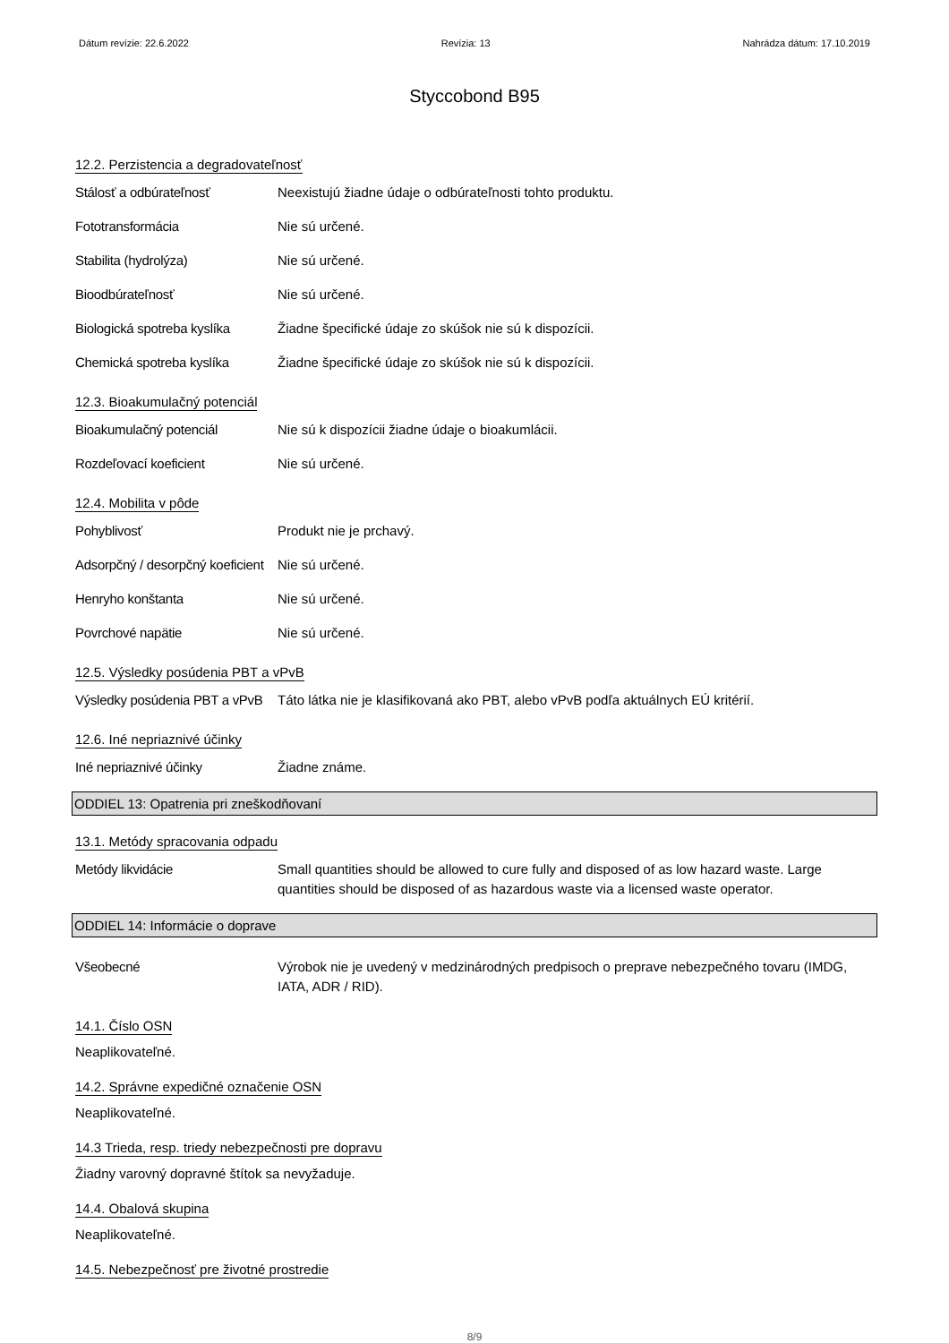Dátum revízie: 22.6.2022 Revízia: 13 Nahrádza dátum: 17.10.2019
Styccobond B95
12.2. Perzistencia a degradovateľnosť
Stálosť a odbúrateľnosť Neexistujú žiadne údaje o odbúrateľnosti tohto produktu.
Fototransformácia Nie sú určené.
Stabilita (hydrolýza) Nie sú určené.
Bioodbúrateľnosť Nie sú určené.
Biologická spotreba kyslíka
Žiadne špecifické údaje zo skúšok nie sú k dispozícii.
Chemická spotreba kyslíka Žiadne špecifické údaje zo skúšok nie sú k dispozícii.
12.3. Bioakumulačný potenciál
Bioakumulačný potenciál Nie sú k dispozícii žiadne údaje o bioakumlácii.
Rozdeľovací koeficient Nie sú určené.
12.4. Mobilita v pôde
Pohyblivosť Produkt nie je prchavý.
Adsorpčný / desorpčný koeficient
Nie sú určené.
Henryho konštanta Nie sú určené.
Povrchové napätie Nie sú určené.
12.5. Výsledky posúdenia PBT a vPvB
Výsledky posúdenia PBT a vPvB
Táto látka nie je klasifikovaná ako PBT, alebo vPvB podľa aktuálnych EÚ kritérií.
12.6. Iné nepriaznivé účinky
Iné nepriaznivé účinky Žiadne známe.
ODDIEL 13: Opatrenia pri zneškodňovaní
13.1. Metódy spracovania odpadu
Metódy likvidácie Small quantities should be allowed to cure fully and disposed of as low hazard waste. Large quantities should be disposed of as hazardous waste via a licensed waste operator.
ODDIEL 14: Informácie o doprave
Všeobecné Výrobok nie je uvedený v medzinárodných predpisoch o preprave nebezpečného tovaru (IMDG, IATA, ADR / RID).
14.1. Číslo OSN
Neaplikovateľné.
14.2. Správne expedičné označenie OSN
Neaplikovateľné.
14.3 Trieda, resp. triedy nebezpečnosti pre dopravu
Žiadny varovný dopravné štítok sa nevyžaduje.
14.4. Obalová skupina
Neaplikovateľné.
14.5. Nebezpečnosť pre životné prostredie
8/9